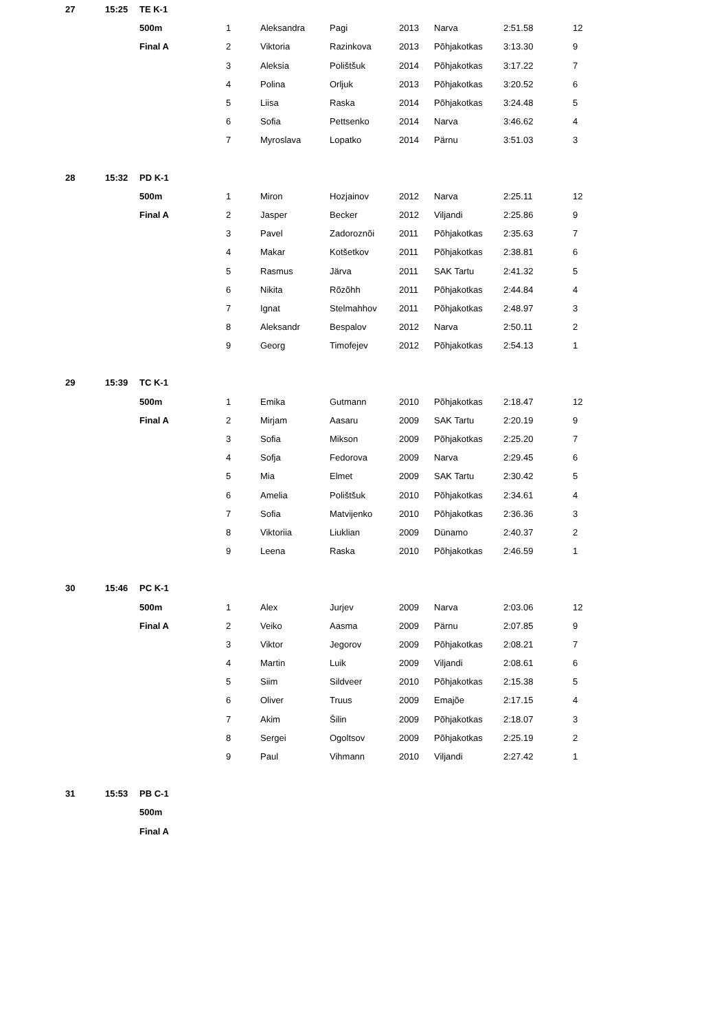| 27 | 15:25 | TE K-1 | | | | | | | |
| | | 500m | 1 | Aleksandra | Pagi | 2013 | Narva | 2:51.58 | 12 |
| | | Final A | 2 | Viktoria | Razinkova | 2013 | Põhjakotkas | 3:13.30 | 9 |
| | | | 3 | Aleksia | Polištšuk | 2014 | Põhjakotkas | 3:17.22 | 7 |
| | | | 4 | Polina | Orljuk | 2013 | Põhjakotkas | 3:20.52 | 6 |
| | | | 5 | Liisa | Raska | 2014 | Põhjakotkas | 3:24.48 | 5 |
| | | | 6 | Sofia | Pettsenko | 2014 | Narva | 3:46.62 | 4 |
| | | | 7 | Myroslava | Lopatko | 2014 | Pärnu | 3:51.03 | 3 |
| 28 | 15:32 | PD K-1 | | | | | | | |
| | | 500m | 1 | Miron | Hozjainov | 2012 | Narva | 2:25.11 | 12 |
| | | Final A | 2 | Jasper | Becker | 2012 | Viljandi | 2:25.86 | 9 |
| | | | 3 | Pavel | Zadoroznõi | 2011 | Põhjakotkas | 2:35.63 | 7 |
| | | | 4 | Makar | Kotšetkov | 2011 | Põhjakotkas | 2:38.81 | 6 |
| | | | 5 | Rasmus | Järva | 2011 | SAK Tartu | 2:41.32 | 5 |
| | | | 6 | Nikita | Rõzõhh | 2011 | Põhjakotkas | 2:44.84 | 4 |
| | | | 7 | Ignat | Stelmahhov | 2011 | Põhjakotkas | 2:48.97 | 3 |
| | | | 8 | Aleksandr | Bespalov | 2012 | Narva | 2:50.11 | 2 |
| | | | 9 | Georg | Timofejev | 2012 | Põhjakotkas | 2:54.13 | 1 |
| 29 | 15:39 | TC K-1 | | | | | | | |
| | | 500m | 1 | Emika | Gutmann | 2010 | Põhjakotkas | 2:18.47 | 12 |
| | | Final A | 2 | Mirjam | Aasaru | 2009 | SAK Tartu | 2:20.19 | 9 |
| | | | 3 | Sofia | Mikson | 2009 | Põhjakotkas | 2:25.20 | 7 |
| | | | 4 | Sofja | Fedorova | 2009 | Narva | 2:29.45 | 6 |
| | | | 5 | Mia | Elmet | 2009 | SAK Tartu | 2:30.42 | 5 |
| | | | 6 | Amelia | Polištšuk | 2010 | Põhjakotkas | 2:34.61 | 4 |
| | | | 7 | Sofia | Matvijenko | 2010 | Põhjakotkas | 2:36.36 | 3 |
| | | | 8 | Viktoriia | Liuklian | 2009 | Dünamo | 2:40.37 | 2 |
| | | | 9 | Leena | Raska | 2010 | Põhjakotkas | 2:46.59 | 1 |
| 30 | 15:46 | PC K-1 | | | | | | | |
| | | 500m | 1 | Alex | Jurjev | 2009 | Narva | 2:03.06 | 12 |
| | | Final A | 2 | Veiko | Aasma | 2009 | Pärnu | 2:07.85 | 9 |
| | | | 3 | Viktor | Jegorov | 2009 | Põhjakotkas | 2:08.21 | 7 |
| | | | 4 | Martin | Luik | 2009 | Viljandi | 2:08.61 | 6 |
| | | | 5 | Siim | Sildveer | 2010 | Põhjakotkas | 2:15.38 | 5 |
| | | | 6 | Oliver | Truus | 2009 | Emajõe | 2:17.15 | 4 |
| | | | 7 | Akim | Šilin | 2009 | Põhjakotkas | 2:18.07 | 3 |
| | | | 8 | Sergei | Ogoltsov | 2009 | Põhjakotkas | 2:25.19 | 2 |
| | | | 9 | Paul | Vihmann | 2010 | Viljandi | 2:27.42 | 1 |
| 31 | 15:53 | PB C-1 | | | | | | | |
| | | 500m | | | | | | | |
| | | Final A | | | | | | | |